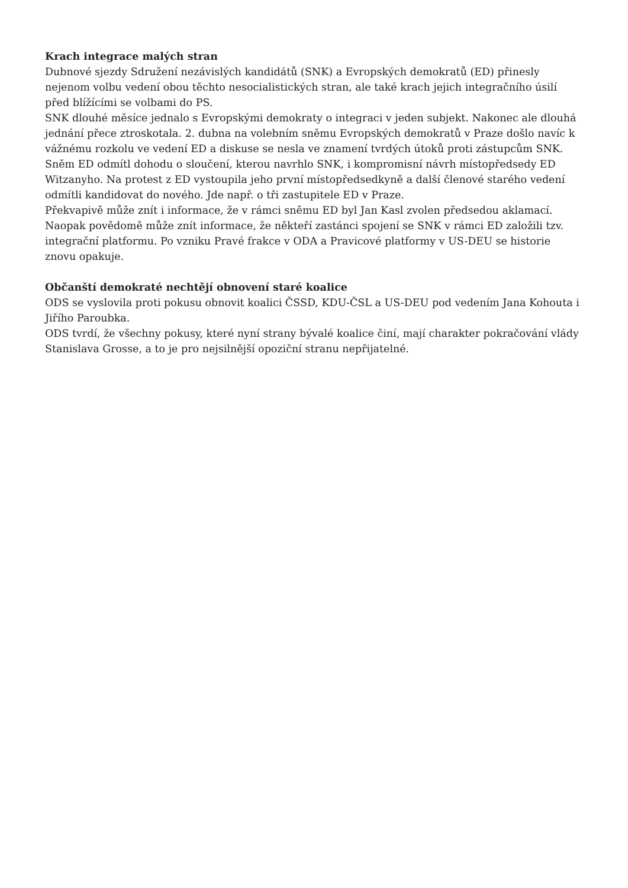Krach integrace malých stran
Dubnové sjezdy Sdružení nezávislých kandidátů (SNK) a Evropských demokratů (ED) přinesly nejenom volbu vedení obou těchto nesocialistických stran, ale také krach jejich integračního úsilí před blížícími se volbami do PS.
SNK dlouhé měsíce jednalo s Evropskými demokraty o integraci v jeden subjekt. Nakonec ale dlouhá jednání přece ztroskotala. 2. dubna na volebním sněmu Evropských demokratů v Praze došlo navíc k vážnému rozkolu ve vedení ED a diskuse se nesla ve znamení tvrdých útoků proti zástupcům SNK. Sněm ED odmítl dohodu o sloučení, kterou navrhlo SNK, i kompromisní návrh místopředsedy ED Witzanyho. Na protest z ED vystoupila jeho první místopředsedkyně a další členové starého vedení odmítli kandidovat do nového. Jde např. o tři zastupitele ED v Praze.
Překvapivě může znít i informace, že v rámci sněmu ED byl Jan Kasl zvolen předsedou aklamací. Naopak povědomě může znít informace, že někteří zastánci spojení se SNK v rámci ED založili tzv. integrační platformu. Po vzniku Pravé frakce v ODA a Pravicové platformy v US-DEU se historie znovu opakuje.
Občanští demokraté nechtějí obnovení staré koalice
ODS se vyslovila proti pokusu obnovit koalici ČSSD, KDU-ČSL a US-DEU pod vedením Jana Kohouta i Jiřího Paroubka.
ODS tvrdí, že všechny pokusy, které nyní strany bývalé koalice činí, mají charakter pokračování vlády Stanislava Grosse, a to je pro nejsilnější opoziční stranu nepřijatelné.